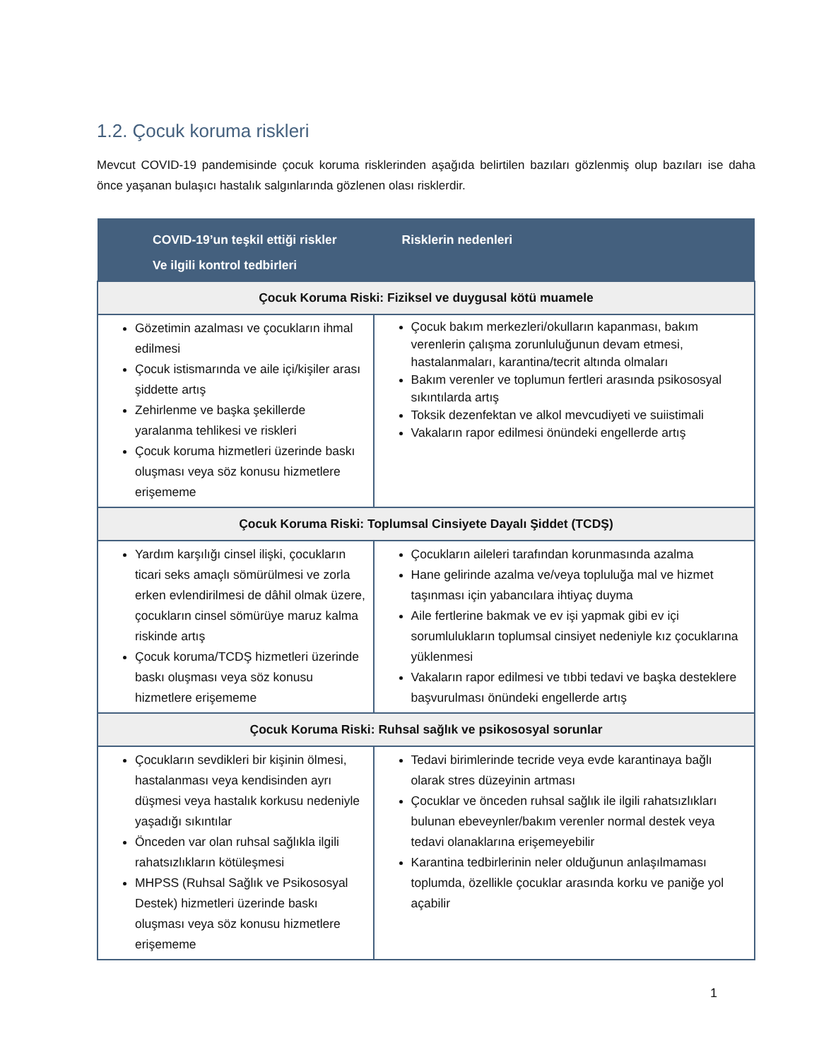1.2. Çocuk koruma riskleri
Mevcut COVID-19 pandemisinde çocuk koruma risklerinden aşağıda belirtilen bazıları gözlenmiş olup bazıları ise daha önce yaşanan bulaşıcı hastalık salgınlarında gözlenen olası risklerdir.
| COVID-19’un teşkil ettiği riskler Ve ilgili kontrol tedbirleri | Risklerin nedenleri |
| --- | --- |
| Çocuk Koruma Riski: Fiziksel ve duygusal kötü muamele | |
| Gözetimin azalması ve çocukların ihmal edilmesi Çocuk istismarında ve aile içi/kişiler arası şiddette artış Zehirlenme ve başka şekillerde yaralanma tehlikesi ve riskleri Çocuk koruma hizmetleri üzerinde baskı oluşması veya söz konusu hizmetlere erişememe | Çocuk bakım merkezleri/okulların kapanması, bakım verenlerin çalışma zorunluluğunun devam etmesi, hastalanmaları, karantina/tecrit altında olmaları Bakım verenler ve toplumun fertleri arasında psikososyal sıkıntılarda artış Toksik dezenfektan ve alkol mevcudiyeti ve suiistimali Vakaların rapor edilmesi önündeki engellerde artış |
| Çocuk Koruma Riski: Toplumsal Cinsiyete Dayalı Şiddet (TCDŞ) | |
| Yardım karşılığı cinsel ilişki, çocukların ticari seks amaçlı sömürülmesi ve zorla erken evlendirilmesi de dâhil olmak üzere, çocukların cinsel sömürüye maruz kalma riskinde artış Çocuk koruma/TCDŞ hizmetleri üzerinde baskı oluşması veya söz konusu hizmetlere erişememe | Çocukların aileleri tarafından korunmasında azalma Hane gelirinde azalma ve/veya topluluğa mal ve hizmet taşınması için yabancılara ihtiyaç duyma Aile fertlerine bakmak ve ev işi yapmak gibi ev içi sorumlulukların toplumsal cinsiyet nedeniyle kız çocuklarına yüklenmesi Vakaların rapor edilmesi ve tıbbi tedavi ve başka desteklere başvurulması önündeki engellerde artış |
| Çocuk Koruma Riski: Ruhsal sağlık ve psikososyal sorunlar | |
| Çocukların sevdikleri bir kişinin ölmesi, hastalanması veya kendisinden ayrı düşmesi veya hastalık korkusu nedeniyle yaşadığı sıkıntılar Önceden var olan ruhsal sağlıkla ilgili rahatsızlıkların kötüleşmesi MHPSS (Ruhsal Sağlık ve Psikososyal Destek) hizmetleri üzerinde baskı oluşması veya söz konusu hizmetlere erişememe | Tedavi birimlerinde tecride veya evde karantinaya bağlı olarak stres düzeyinin artması Çocuklar ve önceden ruhsal sağlık ile ilgili rahatsızlıkları bulunan ebeveynler/bakım verenler normal destek veya tedavi olanaklarına erişemeyebilir Karantina tedbirlerinin neler olduğunun anlaşılmaması toplumda, özellikle çocuklar arasında korku ve paniğe yol açabilir |
1